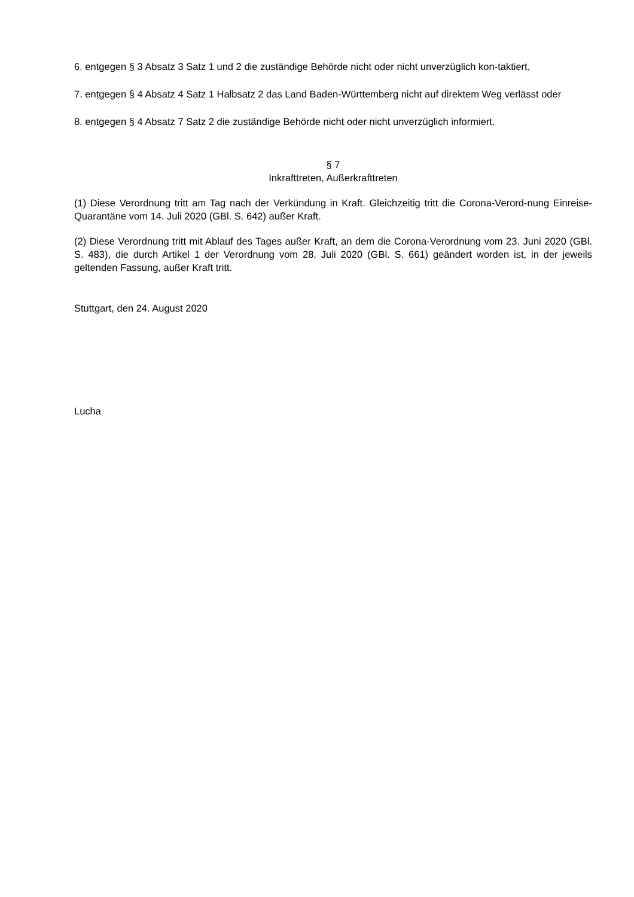6. entgegen § 3 Absatz 3 Satz 1 und 2 die zuständige Behörde nicht oder nicht unverzüglich kon-taktiert,
7. entgegen § 4 Absatz 4 Satz 1 Halbsatz 2 das Land Baden-Württemberg nicht auf direktem Weg verlässt oder
8. entgegen § 4 Absatz 7 Satz 2 die zuständige Behörde nicht oder nicht unverzüglich informiert.
§ 7
Inkrafttreten, Außerkrafttreten
(1) Diese Verordnung tritt am Tag nach der Verkündung in Kraft. Gleichzeitig tritt die Corona-Verord-nung Einreise-Quarantäne vom 14. Juli 2020 (GBl. S. 642) außer Kraft.
(2) Diese Verordnung tritt mit Ablauf des Tages außer Kraft, an dem die Corona-Verordnung vom 23. Juni 2020 (GBl. S. 483), die durch Artikel 1 der Verordnung vom 28. Juli 2020 (GBl. S. 661) geändert worden ist, in der jeweils geltenden Fassung, außer Kraft tritt.
Stuttgart, den 24. August 2020
Lucha